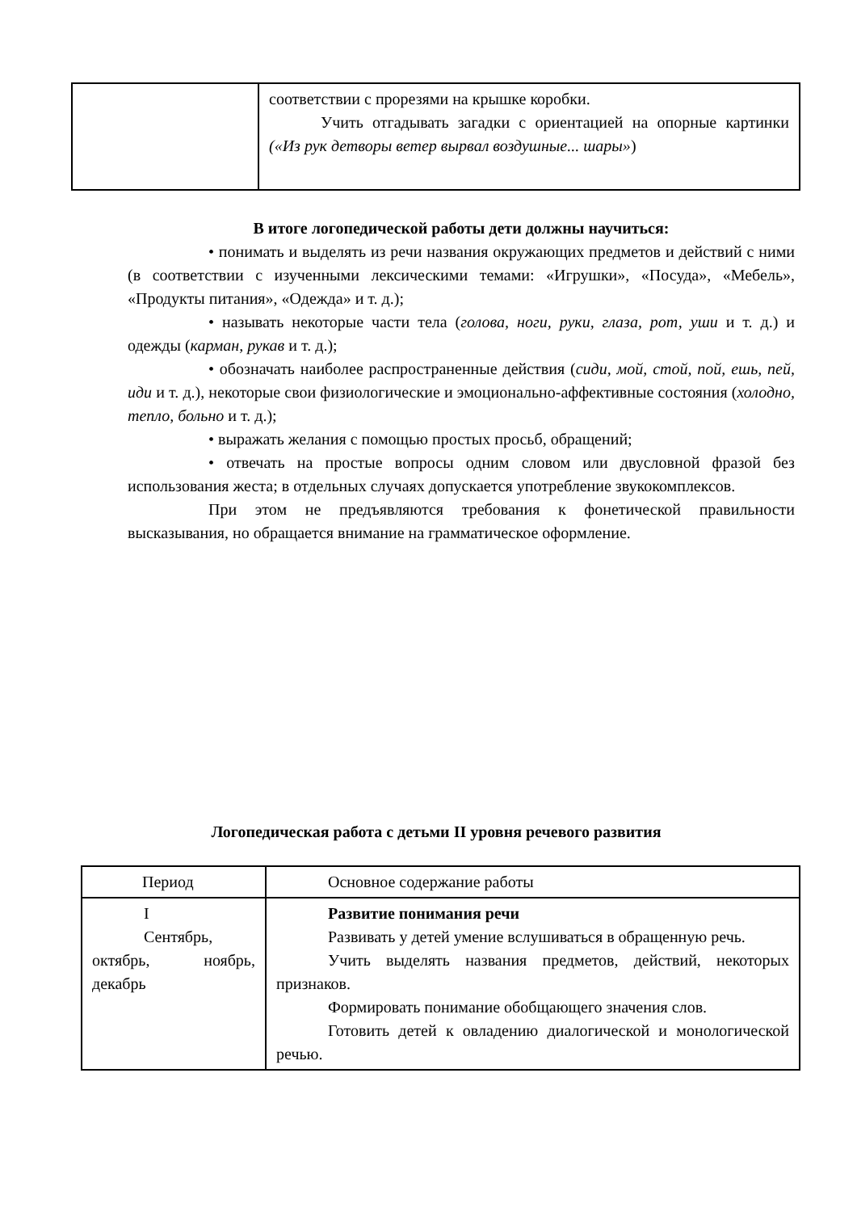| | соответствии с прорезями на крышке коробки. Учить отгадывать загадки с ориентацией на опорные картинки («Из рук детворы ветер вырвал воздушные... шары» ) |
В итоге логопедической работы дети должны научиться:
• понимать и выделять из речи названия окружающих предметов и действий с ними (в соответствии с изученными лексическими темами: «Игрушки», «Посуда», «Мебель», «Продукты питания», «Одежда» и т. д.);
• называть некоторые части тела (голова, ноги, руки, глаза, рот, уши и т. д.) и одежды (карман, рукав и т. д.);
• обозначать наиболее распространенные действия (сиди, мой, стой, пой, ешь, пей, иди и т. д.), некоторые свои физиологические и эмоционально-аффективные состояния (холодно, тепло, больно и т. д.);
• выражать желания с помощью простых просьб, обращений;
• отвечать на простые вопросы одним словом или двусловной фразой без использования жеста; в отдельных случаях допускается употребление звукокомплексов.
При этом не предъявляются требования к фонетической правильности высказывания, но обращается внимание на грамматическое оформление.
Логопедическая работа с детьми II уровня речевого развития
| Период | Основное содержание работы |
| --- | --- |
| I Сентябрь, октябрь, ноябрь, декабрь | Развитие понимания речи Развивать у детей умение вслушиваться в обращенную речь. Учить выделять названия предметов, действий, некоторых признаков. Формировать понимание обобщающего значения слов. Готовить детей к овладению диалогической и монологической речью. |